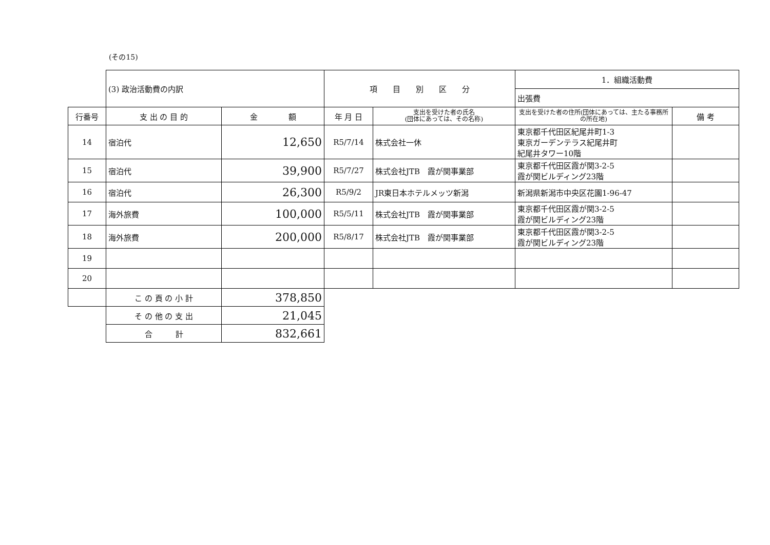(その15)
| | (3) 政治活動費の内訳 | | 項 目 別 区 分 | | 1．組織活動費 | |
| | | | | | 出張費 | |
| 行番号 | 支 出 の 目 的 | 金 額 | 年 月 日 | 支出を受けた者の氏名 (団体にあっては、その名称) | 支出を受けた者の住所(団体にあっては、主たる事務所の所在地) | 備 考 |
| 14 | 宿泊代 | 12,650 | R5/7/14 | 株式会社一休 | 東京都千代田区紀尾井町1-3 東京ガーデンテラス紀尾井町 紀尾井タワー10階 | |
| 15 | 宿泊代 | 39,900 | R5/7/27 | 株式会社JTB 霞が関事業部 | 東京都千代田区霞が関3-2-5 霞が関ビルディング23階 | |
| 16 | 宿泊代 | 26,300 | R5/9/2 | JR東日本ホテルメッツ新潟 | 新潟県新潟市中央区花園1-96-47 | |
| 17 | 海外旅費 | 100,000 | R5/5/11 | 株式会社JTB 霞が関事業部 | 東京都千代田区霞が関3-2-5 霞が関ビルディング23階 | |
| 18 | 海外旅費 | 200,000 | R5/8/17 | 株式会社JTB 霞が関事業部 | 東京都千代田区霞が関3-2-5 霞が関ビルディング23階 | |
| 19 | | | | | | |
| 20 | | | | | | |
| | こ の 頁 の 小 計 | 378,850 | | | | |
| | そ の 他 の 支 出 | 21,045 | | | | |
| | 合 計 | 832,661 | | | | |